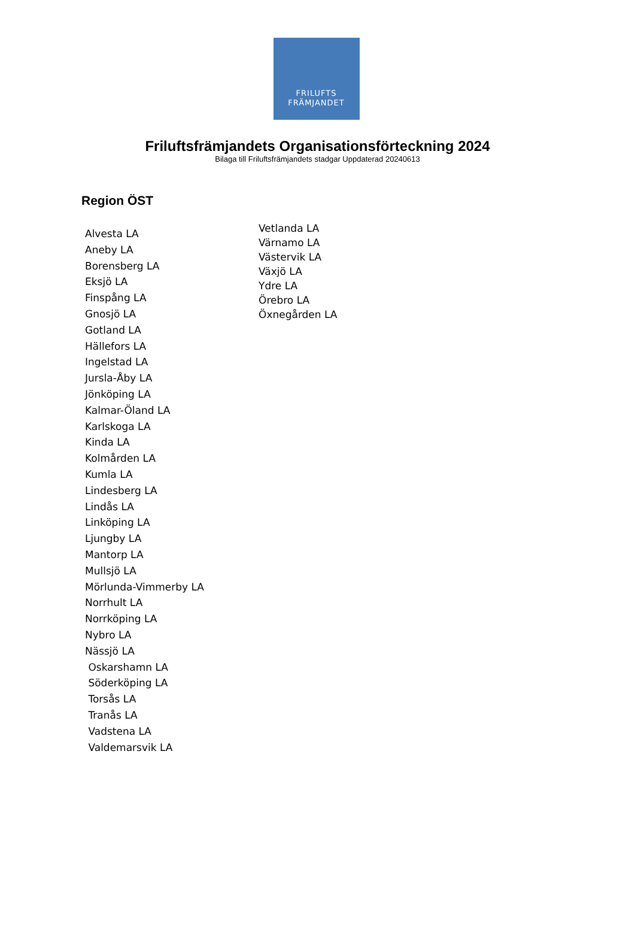FRILUFTS
FRÄMJANDET
Friluftsfrämjandets Organisationsförteckning 2024
Bilaga till Friluftsfrämjandets stadgar Uppdaterad 20240613
Region ÖST
Alvesta LA
Aneby LA
Borensberg LA
Eksjö LA
Finspång LA
Gnosjö LA
Gotland LA
Hällefors LA
Ingelstad LA
Jursla-Åby LA
Jönköping LA
Kalmar-Öland LA
Karlskoga LA
Kinda LA
Kolmården LA
Kumla LA
Lindesberg LA
Lindås LA
Linköping LA
Ljungby LA
Mantorp LA
Mullsjö LA
Mörlunda-Vimmerby LA
Norrhult LA
Norrköping LA
Nybro LA
Nässjö LA
Oskarshamn LA
Söderköping LA
Torsås LA
Tranås LA
Vadstena LA
Valdemarsvik LA
Vetlanda LA
Värnamo LA
Västervik LA
Växjö LA
Ydre LA
Örebro LA
Öxnegården LA